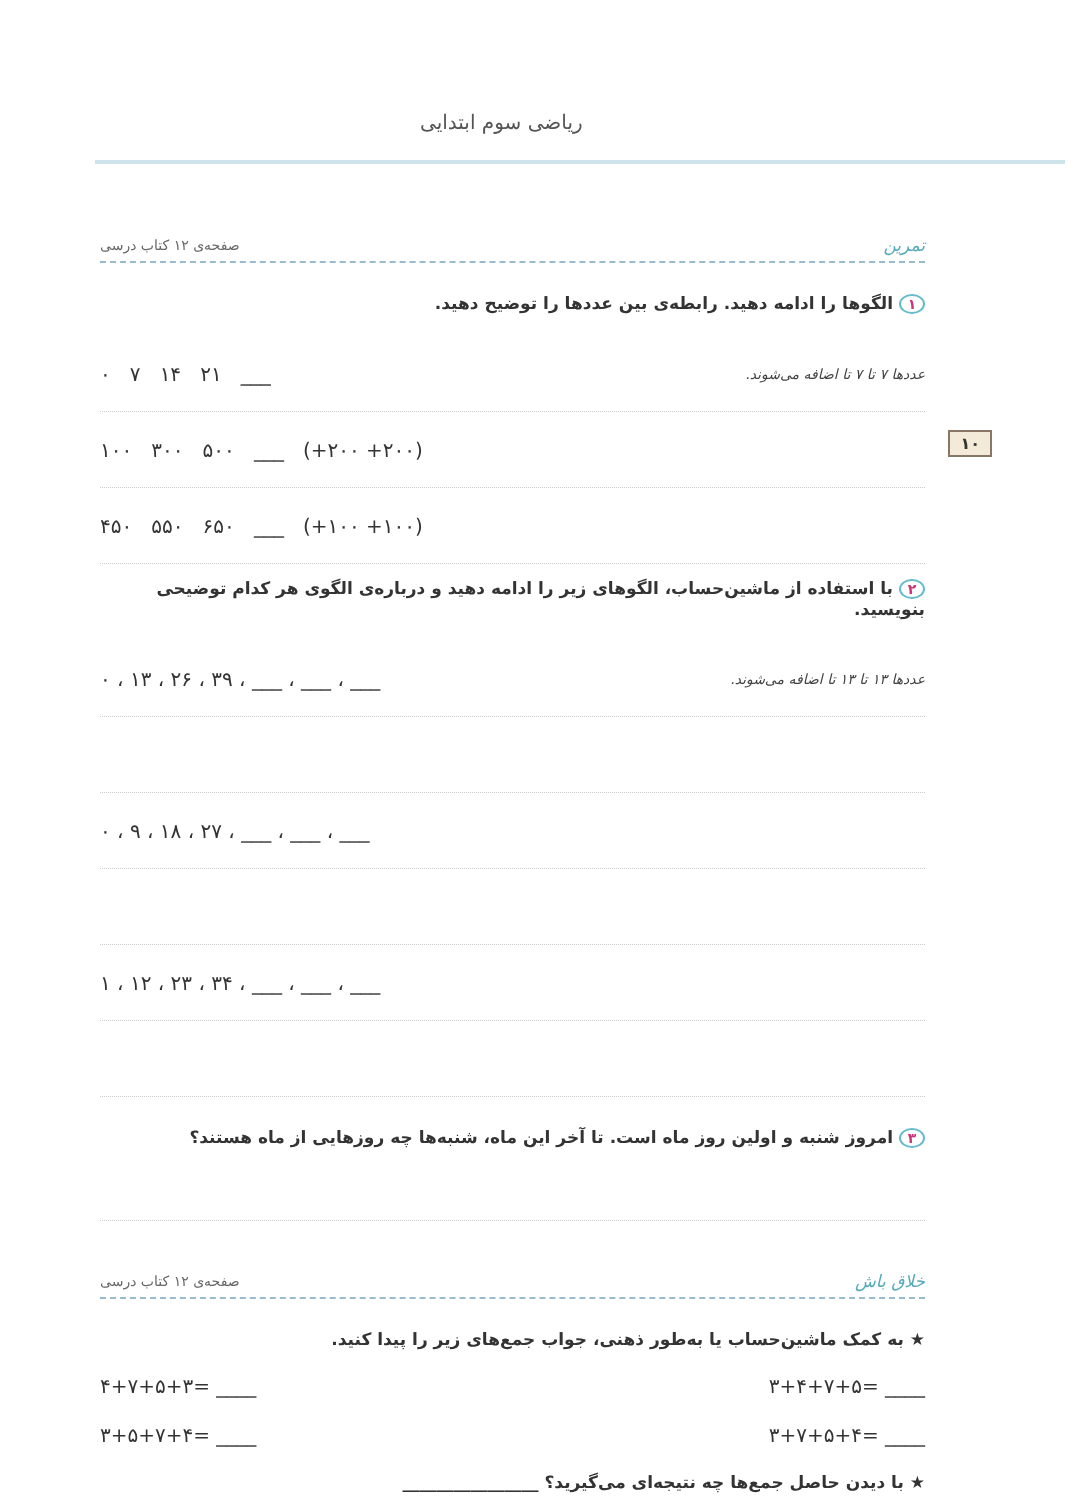ریاضی سوم ابتدایی
۱۰
تمرین صفحه‌ی ۱۲ کتاب درسی
۱ الگوها را ادامه دهید. رابطه‌ی بین عددها را توضیح دهید.
عددها ۷ تا ۷ تا اضافه می‌شوند. ۰ ۷ ۱۴ ۲۱ ___
۱۰۰ ۳۰۰ ۵۰۰ ___ (+۲۰۰ +۲۰۰)
۴۵۰ ۵۵۰ ۶۵۰ ___ (+۱۰۰ +۱۰۰)
۲ با استفاده از ماشین‌حساب، الگوهای زیر را ادامه دهید و درباره‌ی الگوی هر کدام توضیحی بنویسید.
عددها ۱۳ تا ۱۳ تا اضافه می‌شوند. ۰ ، ۱۳ ، ۲۶ ، ۳۹ ، ___ ، ___ ، ___
۰ ، ۹ ، ۱۸ ، ۲۷ ، ___ ، ___ ، ___
۱ ، ۱۲ ، ۲۳ ، ۳۴ ، ___ ، ___ ، ___
۳ امروز شنبه و اولین روز ماه است. تا آخر این ماه، شنبه‌ها چه روزهایی از ماه هستند؟
خلاق باش صفحه‌ی ۱۲ کتاب درسی
★ به کمک ماشین‌حساب یا به‌طور ذهنی، جواب جمع‌های زیر را پیدا کنید.
۴+۷+۵+۳= ____ ۳+۴+۷+۵= ____
۳+۵+۷+۴= ____ ۳+۷+۵+۴= ____
★ با دیدن حاصل جمع‌ها چه نتیجه‌ای می‌گیرید؟ ________________